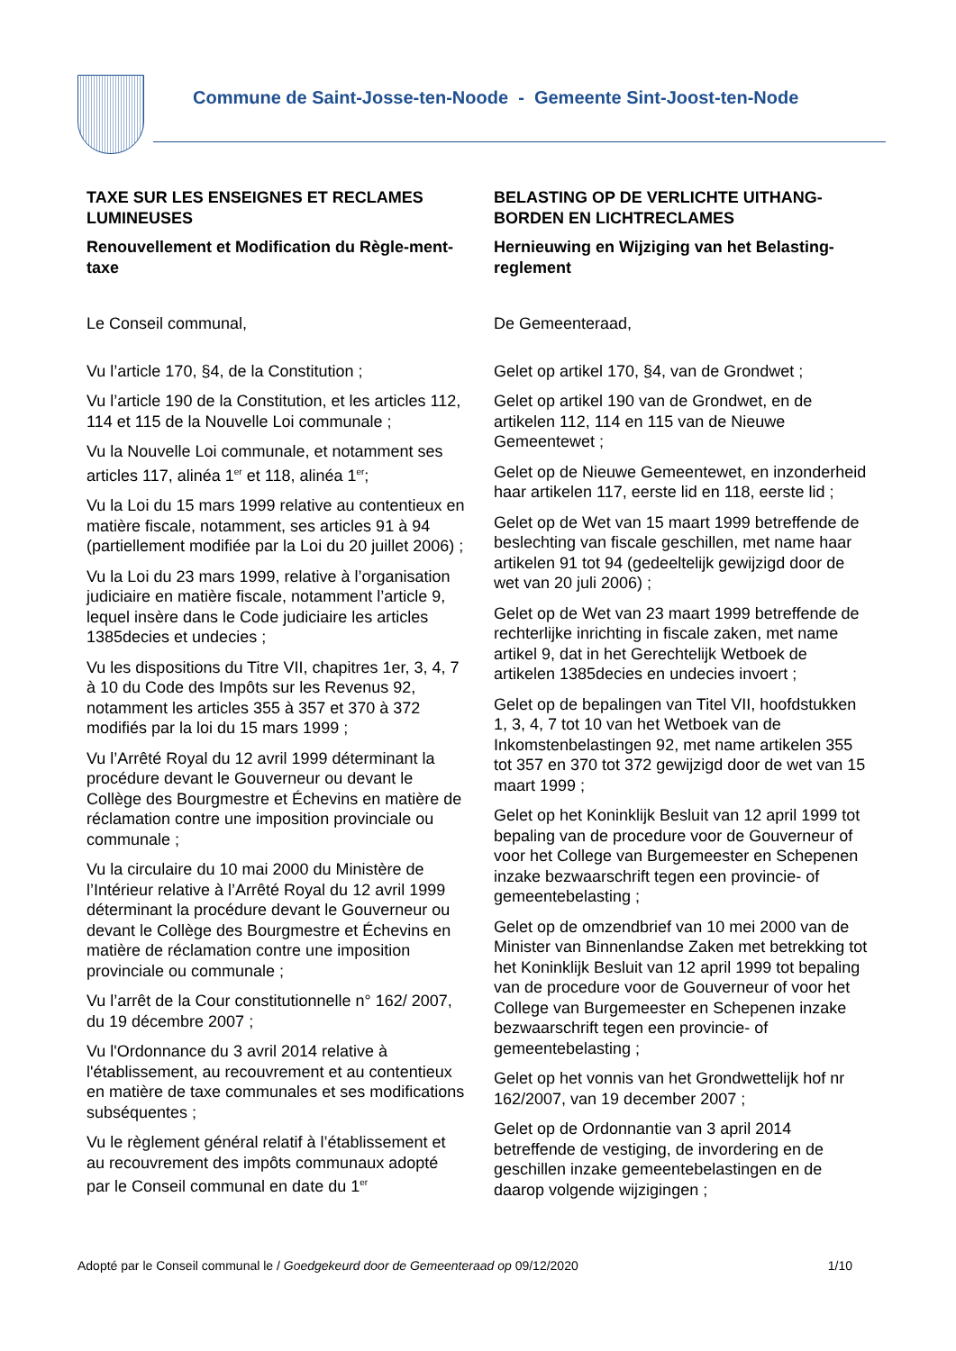Commune de Saint-Josse-ten-Noode - Gemeente Sint-Joost-ten-Node
TAXE SUR LES ENSEIGNES ET RECLAMES LUMINEUSES
Renouvellement et Modification du Règle-ment-taxe
Le Conseil communal,
Vu l’article 170, §4, de la Constitution ;
Vu l’article 190 de la Constitution, et les articles 112, 114 et 115 de la Nouvelle Loi communale ;
Vu la Nouvelle Loi communale, et notamment ses articles 117, alinéa 1<sup>er</sup> et 118, alinéa 1<sup>er</sup>;
Vu la Loi du 15 mars 1999 relative au contentieux en matière fiscale, notamment, ses articles 91 à 94 (partiellement modifiée par la Loi du 20 juillet 2006) ;
Vu la Loi du 23 mars 1999, relative à l’organisation judiciaire en matière fiscale, notamment l’article 9, lequel insère dans le Code judiciaire les articles 1385decies et undecies ;
Vu les dispositions du Titre VII, chapitres 1er, 3, 4, 7 à 10 du Code des Impôts sur les Revenus 92, notamment les articles 355 à 357 et 370 à 372 modifiés par la loi du 15 mars 1999 ;
Vu l’Arrêté Royal du 12 avril 1999 déterminant la procédure devant le Gouverneur ou devant le Collège des Bourgmestre et Échevins en matière de réclamation contre une imposition provinciale ou communale ;
Vu la circulaire du 10 mai 2000 du Ministère de l’Intérieur relative à l’Arrêté Royal du 12 avril 1999 déterminant la procédure devant le Gouverneur ou devant le Collège des Bourgmestre et Échevins en matière de réclamation contre une imposition provinciale ou communale ;
Vu l’arrêt de la Cour constitutionnelle n° 162/ 2007, du 19 décembre 2007 ;
Vu l'Ordonnance du 3 avril 2014 relative à l'établissement, au recouvrement et au contentieux en matière de taxe communales et ses modifications subséquentes ;
Vu le règlement général relatif à l’établissement et au recouvrement des impôts communaux adopté par le Conseil communal en date du 1<sup>er</sup>
BELASTING OP DE VERLICHTE UITHANG-BORDEN EN LICHTRECLAMES
Hernieuwing en Wijziging van het Belasting-reglement
De Gemeenteraad,
Gelet op artikel 170, §4, van de Grondwet ;
Gelet op artikel 190 van de Grondwet, en de artikelen 112, 114 en 115 van de Nieuwe Gemeentewet ;
Gelet op de Nieuwe Gemeentewet, en inzonderheid haar artikelen 117, eerste lid en 118, eerste lid ;
Gelet op de Wet van 15 maart 1999 betreffende de beslechting van fiscale geschillen, met name haar artikelen 91 tot 94 (gedeeltelijk gewijzigd door de wet van 20 juli 2006) ;
Gelet op de Wet van 23 maart 1999 betreffende de rechterlijke inrichting in fiscale zaken, met name artikel 9, dat in het Gerechtelijk Wetboek de artikelen 1385decies en undecies invoert ;
Gelet op de bepalingen van Titel VII, hoofdstukken 1, 3, 4, 7 tot 10 van het Wetboek van de Inkomstenbelastingen 92, met name artikelen 355 tot 357 en 370 tot 372 gewijzigd door de wet van 15 maart 1999 ;
Gelet op het Koninklijk Besluit van 12 april 1999 tot bepaling van de procedure voor de Gouverneur of voor het College van Burgemeester en Schepenen inzake bezwaarschrift tegen een provincie- of gemeentebelasting ;
Gelet op de omzendbrief van 10 mei 2000 van de Minister van Binnenlandse Zaken met betrekking tot het Koninklijk Besluit van 12 april 1999 tot bepaling van de procedure voor de Gouverneur of voor het College van Burgemeester en Schepenen inzake bezwaarschrift tegen een provincie- of gemeentebelasting ;
Gelet op het vonnis van het Grondwettelijk hof nr 162/2007, van 19 december 2007 ;
Gelet op de Ordonnantie van 3 april 2014 betreffende de vestiging, de invordering en de geschillen inzake gemeentebelastingen en de daarop volgende wijzigingen ;
Adopté par le Conseil communal le / Goedgekeurd door de Gemeenteraad op 09/12/2020 1/10